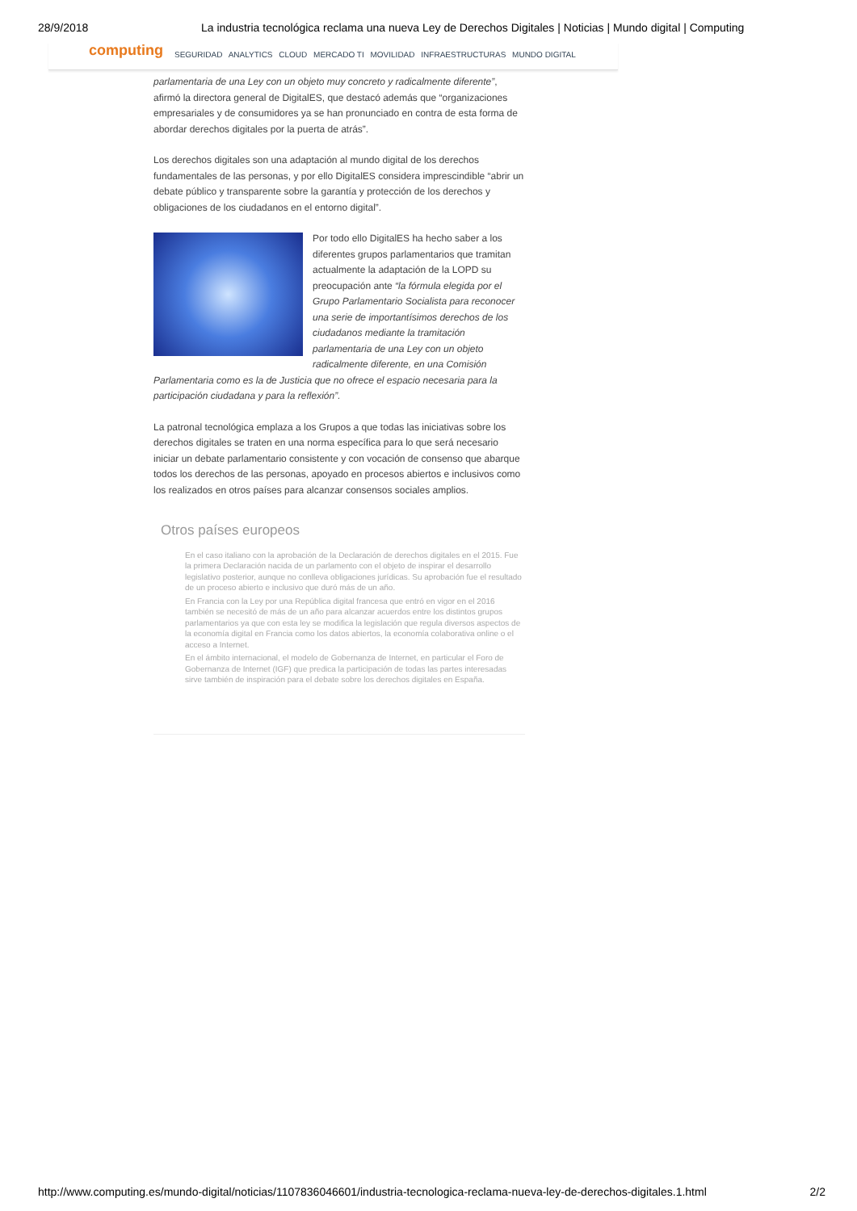28/9/2018 La industria tecnológica reclama una nueva Ley de Derechos Digitales | Noticias | Mundo digital | Computing
computing
SEGURIDAD ANALYTICS CLOUD MERCADO TI MOVILIDAD INFRAESTRUCTURAS MUNDO DIGITAL
parlamentaria de una Ley con un objeto muy concreto y radicalmente diferente”, afirmó la directora general de DigitalES, que destacó además que “organizaciones empresariales y de consumidores ya se han pronunciado en contra de esta forma de abordar derechos digitales por la puerta de atrás”.
Los derechos digitales son una adaptación al mundo digital de los derechos fundamentales de las personas, y por ello DigitalES considera imprescindible “abrir un debate público y transparente sobre la garantía y protección de los derechos y obligaciones de los ciudadanos en el entorno digital”.
Por todo ello DigitalES ha hecho saber a los diferentes grupos parlamentarios que tramitan actualmente la adaptación de la LOPD su preocupación ante “la fórmula elegida por el Grupo Parlamentario Socialista para reconocer una serie de importantísimos derechos de los ciudadanos mediante la tramitación parlamentaria de una Ley con un objeto radicalmente diferente, en una Comisión Parlamentaria como es la de Justicia que no ofrece el espacio necesaria para la participación ciudadana y para la reflexión”.
La patronal tecnológica emplaza a los Grupos a que todas las iniciativas sobre los derechos digitales se traten en una norma específica para lo que será necesario iniciar un debate parlamentario consistente y con vocación de consenso que abarque todos los derechos de las personas, apoyado en procesos abiertos e inclusivos como los realizados en otros países para alcanzar consensos sociales amplios.
Otros países europeos
En el caso italiano con la aprobación de la Declaración de derechos digitales en el 2015. Fue la primera Declaración nacida de un parlamento con el objeto de inspirar el desarrollo legislativo posterior, aunque no conlleva obligaciones jurídicas. Su aprobación fue el resultado de un proceso abierto e inclusivo que duró más de un año.
En Francia con la Ley por una República digital francesa que entró en vigor en el 2016 también se necesitó de más de un año para alcanzar acuerdos entre los distintos grupos parlamentarios ya que con esta ley se modifica la legislación que regula diversos aspectos de la economía digital en Francia como los datos abiertos, la economía colaborativa online o el acceso a Internet.
En el ámbito internacional, el modelo de Gobernanza de Internet, en particular el Foro de Gobernanza de Internet (IGF) que predica la participación de todas las partes interesadas sirve también de inspiración para el debate sobre los derechos digitales en España.
http://www.computing.es/mundo-digital/noticias/1107836046601/industria-tecnologica-reclama-nueva-ley-de-derechos-digitales.1.html 2/2